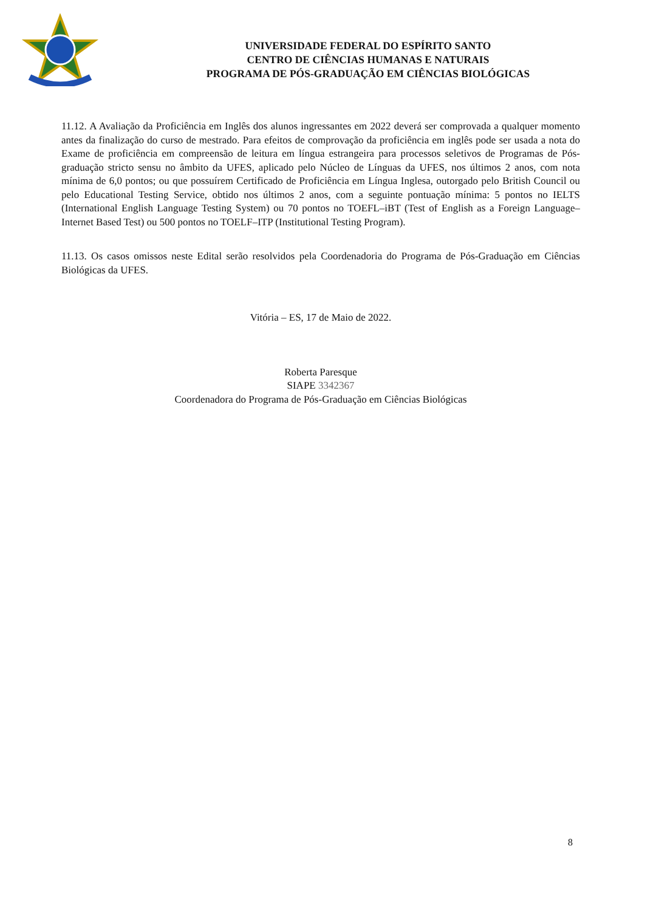UNIVERSIDADE FEDERAL DO ESPÍRITO SANTO
CENTRO DE CIÊNCIAS HUMANAS E NATURAIS
PROGRAMA DE PÓS-GRADUAÇÃO EM CIÊNCIAS BIOLÓGICAS
11.12. A Avaliação da Proficiência em Inglês dos alunos ingressantes em 2022 deverá ser comprovada a qualquer momento antes da finalização do curso de mestrado. Para efeitos de comprovação da proficiência em inglês pode ser usada a nota do Exame de proficiência em compreensão de leitura em língua estrangeira para processos seletivos de Programas de Pós-graduação stricto sensu no âmbito da UFES, aplicado pelo Núcleo de Línguas da UFES, nos últimos 2 anos, com nota mínima de 6,0 pontos; ou que possuírem Certificado de Proficiência em Língua Inglesa, outorgado pelo British Council ou pelo Educational Testing Service, obtido nos últimos 2 anos, com a seguinte pontuação mínima: 5 pontos no IELTS (International English Language Testing System) ou 70 pontos no TOEFL–iBT (Test of English as a Foreign Language–Internet Based Test) ou 500 pontos no TOELF–ITP (Institutional Testing Program).
11.13. Os casos omissos neste Edital serão resolvidos pela Coordenadoria do Programa de Pós-Graduação em Ciências Biológicas da UFES.
Vitória – ES, 17 de Maio de 2022.
Roberta Paresque
SIAPE 3342367
Coordenadora do Programa de Pós-Graduação em Ciências Biológicas
8